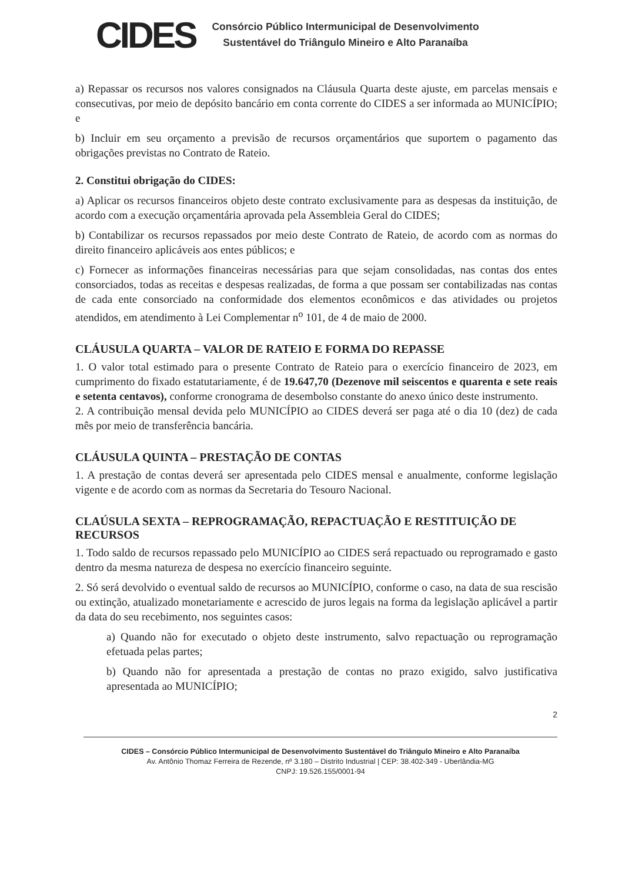CIDES
Consórcio Público Intermunicipal de Desenvolvimento
Sustentável do Triângulo Mineiro e Alto Paranaíba
a) Repassar os recursos nos valores consignados na Cláusula Quarta deste ajuste, em parcelas mensais e consecutivas, por meio de depósito bancário em conta corrente do CIDES a ser informada ao MUNICÍPIO; e
b) Incluir em seu orçamento a previsão de recursos orçamentários que suportem o pagamento das obrigações previstas no Contrato de Rateio.
2. Constitui obrigação do CIDES:
a) Aplicar os recursos financeiros objeto deste contrato exclusivamente para as despesas da instituição, de acordo com a execução orçamentária aprovada pela Assembleia Geral do CIDES;
b) Contabilizar os recursos repassados por meio deste Contrato de Rateio, de acordo com as normas do direito financeiro aplicáveis aos entes públicos; e
c) Fornecer as informações financeiras necessárias para que sejam consolidadas, nas contas dos entes consorciados, todas as receitas e despesas realizadas, de forma a que possam ser contabilizadas nas contas de cada ente consorciado na conformidade dos elementos econômicos e das atividades ou projetos atendidos, em atendimento à Lei Complementar n<sup>o</sup> 101, de 4 de maio de 2000.
CLÁUSULA QUARTA – VALOR DE RATEIO E FORMA DO REPASSE
1. O valor total estimado para o presente Contrato de Rateio para o exercício financeiro de 2023, em cumprimento do fixado estatutariamente, é de 19.647,70 (Dezenove mil seiscentos e quarenta e sete reais e setenta centavos), conforme cronograma de desembolso constante do anexo único deste instrumento.
2. A contribuição mensal devida pelo MUNICÍPIO ao CIDES deverá ser paga até o dia 10 (dez) de cada mês por meio de transferência bancária.
CLÁUSULA QUINTA – PRESTAÇÃO DE CONTAS
1. A prestação de contas deverá ser apresentada pelo CIDES mensal e anualmente, conforme legislação vigente e de acordo com as normas da Secretaria do Tesouro Nacional.
CLAÚSULA SEXTA – REPROGRAMAÇÃO, REPACTUAÇÃO E RESTITUIÇÃO DE RECURSOS
1. Todo saldo de recursos repassado pelo MUNICÍPIO ao CIDES será repactuado ou reprogramado e gasto dentro da mesma natureza de despesa no exercício financeiro seguinte.
2. Só será devolvido o eventual saldo de recursos ao MUNICÍPIO, conforme o caso, na data de sua rescisão ou extinção, atualizado monetariamente e acrescido de juros legais na forma da legislação aplicável a partir da data do seu recebimento, nos seguintes casos:
a) Quando não for executado o objeto deste instrumento, salvo repactuação ou reprogramação efetuada pelas partes;
b) Quando não for apresentada a prestação de contas no prazo exigido, salvo justificativa apresentada ao MUNICÍPIO;
2
CIDES – Consórcio Público Intermunicipal de Desenvolvimento Sustentável do Triângulo Mineiro e Alto Paranaíba
Av. Antônio Thomaz Ferreira de Rezende, nº 3.180 – Distrito Industrial | CEP: 38.402-349 - Uberlândia-MG
CNPJ: 19.526.155/0001-94